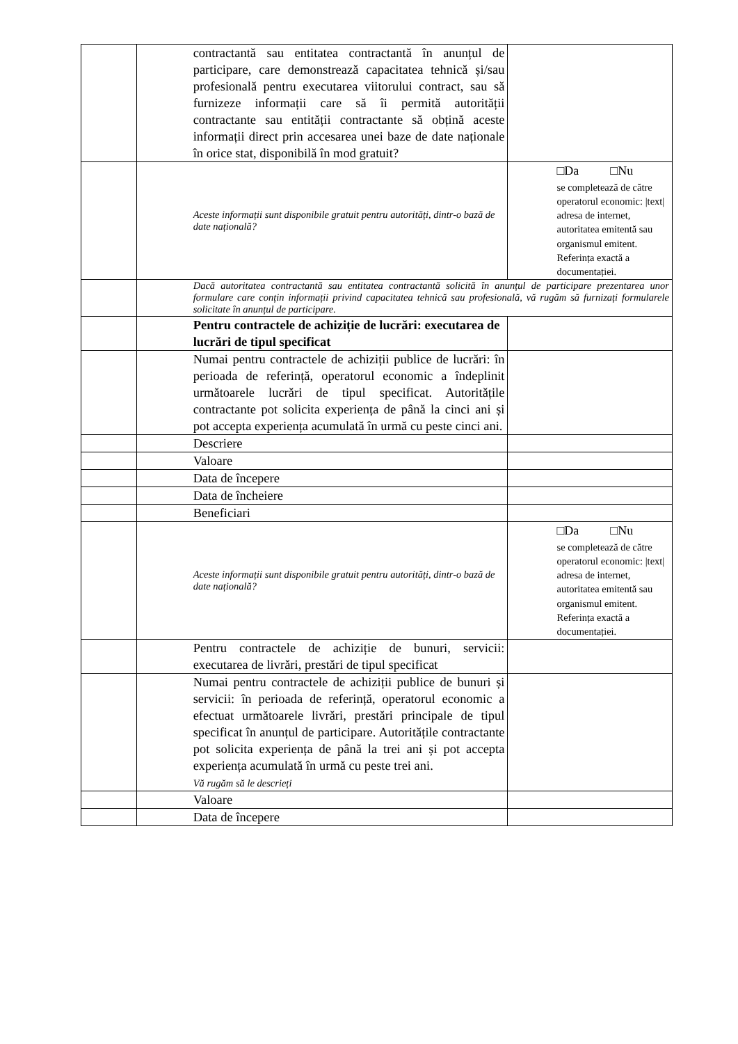| | | contractantă sau entitatea contractantă în anunțul de participare, care demonstrează capacitatea tehnică și/sau profesională pentru executarea viitorului contract, sau să furnizeze informații care să îi permită autorității contractante sau entității contractante să obțină aceste informații direct prin accesarea unei baze de date naționale în orice stat, disponibilă în mod gratuit? | |
| | | Aceste informații sunt disponibile gratuit pentru autorități, dintr-o bază de date națională? | □Da □Nu se completează de către operatorul economic: /text/ adresa de internet, autoritatea emitentă sau organismul emitent. Referința exactă a documentației. |
| | | Dacă autoritatea contractantă sau entitatea contractantă solicită în anunțul de participare prezentarea unor formulare care conțin informații privind capacitatea tehnică sau profesională, vă rugăm să furnizați formularele solicitate în anunțul de participare. | |
| | | Pentru contractele de achiziție de lucrări: executarea de lucrări de tipul specificat | |
| | | Numai pentru contractele de achiziții publice de lucrări: în perioada de referință, operatorul economic a îndeplinit următoarele lucrări de tipul specificat. Autoritățile contractante pot solicita experiența de până la cinci ani și pot accepta experiența acumulată în urmă cu peste cinci ani. | |
| | | Descriere | |
| | | Valoare | |
| | | Data de începere | |
| | | Data de încheiere | |
| | | Beneficiari | |
| | | Aceste informații sunt disponibile gratuit pentru autorități, dintr-o bază de date națională? | □Da □Nu se completează de către operatorul economic: /text/ adresa de internet, autoritatea emitentă sau organismul emitent. Referința exactă a documentației. |
| | | Pentru contractele de achiziție de bunuri, servicii: executarea de livrări, prestări de tipul specificat | |
| | | Numai pentru contractele de achiziții publice de bunuri și servicii: în perioada de referință, operatorul economic a efectuat următoarele livrări, prestări principale de tipul specificat în anunțul de participare. Autoritățile contractante pot solicita experiența de până la trei ani și pot accepta experiența acumulată în urmă cu peste trei ani. Vă rugăm să le descrieți | |
| | | Valoare | |
| | | Data de începere | |